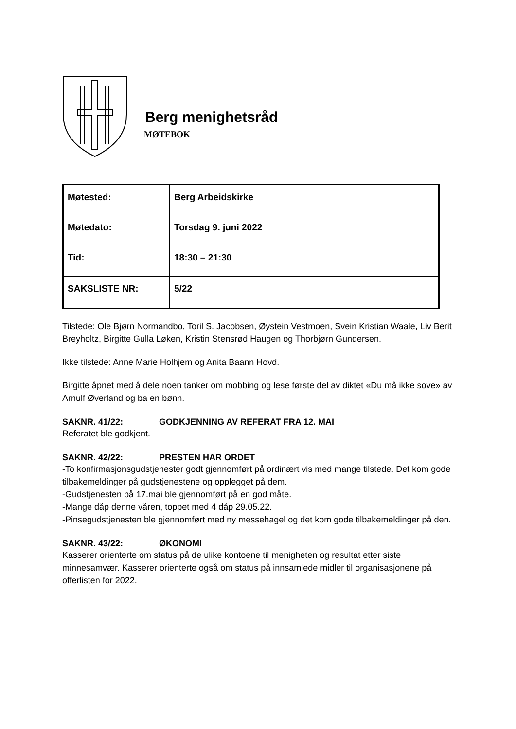Berg menighetsråd
MØTEBOK
| Møtested: | Berg Arbeidskirke |
| Møtedato: | Torsdag 9. juni 2022 |
| Tid: | 18:30 – 21:30 |
| SAKSLISTE NR: | 5/22 |
Tilstede: Ole Bjørn Normandbo, Toril S. Jacobsen, Øystein Vestmoen, Svein Kristian Waale, Liv Berit Breyholtz, Birgitte Gulla Løken, Kristin Stensrød Haugen og Thorbjørn Gundersen.
Ikke tilstede: Anne Marie Holhjem og Anita Baann Hovd.
Birgitte åpnet med å dele noen tanker om mobbing og lese første del av diktet «Du må ikke sove» av Arnulf Øverland og ba en bønn.
SAKNR. 41/22: GODKJENNING AV REFERAT FRA 12. MAI
Referatet ble godkjent.
SAKNR. 42/22: PRESTEN HAR ORDET
-To konfirmasjonsgudstjenester godt gjennomført på ordinært vis med mange tilstede. Det kom gode tilbakemeldinger på gudstjenestene og opplegget på dem.
-Gudstjenesten på 17.mai ble gjennomført på en god måte.
-Mange dåp denne våren, toppet med 4 dåp 29.05.22.
-Pinsegudstjenesten ble gjennomført med ny messehagel og det kom gode tilbakemeldinger på den.
SAKNR. 43/22: ØKONOMI
Kasserer orienterte om status på de ulike kontoene til menigheten og resultat etter siste minnesamvær. Kasserer orienterte også om status på innsamlede midler til organisasjonene på offerlisten for 2022.